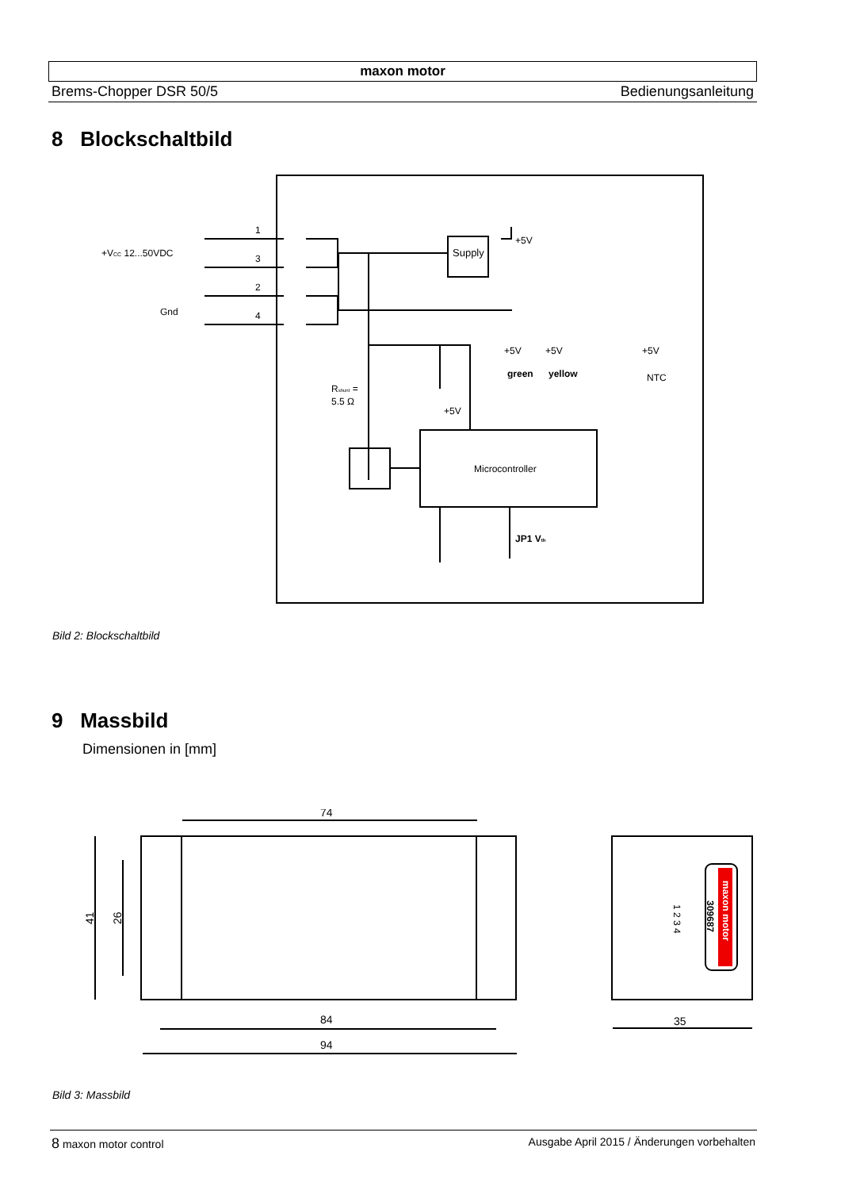maxon motor
Brems-Chopper DSR 50/5 Bedienungsanleitung
8 Blockschaltbild
Supply
Microcontroller
+VCC 12...50VDC
Gnd
1
3
2
4
+5V
+5V
+5V
+5V
green
yellow
NTC
Rshunt =
5.5 Ω
+5V
JP1 Vth
Bild 2: Blockschaltbild
9 Massbild
Dimensionen in [mm]
74
84
94
35
41
26
maxon motor
309687
1 2 3 4
Bild 3: Massbild
8 maxon motor control Ausgabe April 2015 / Änderungen vorbehalten